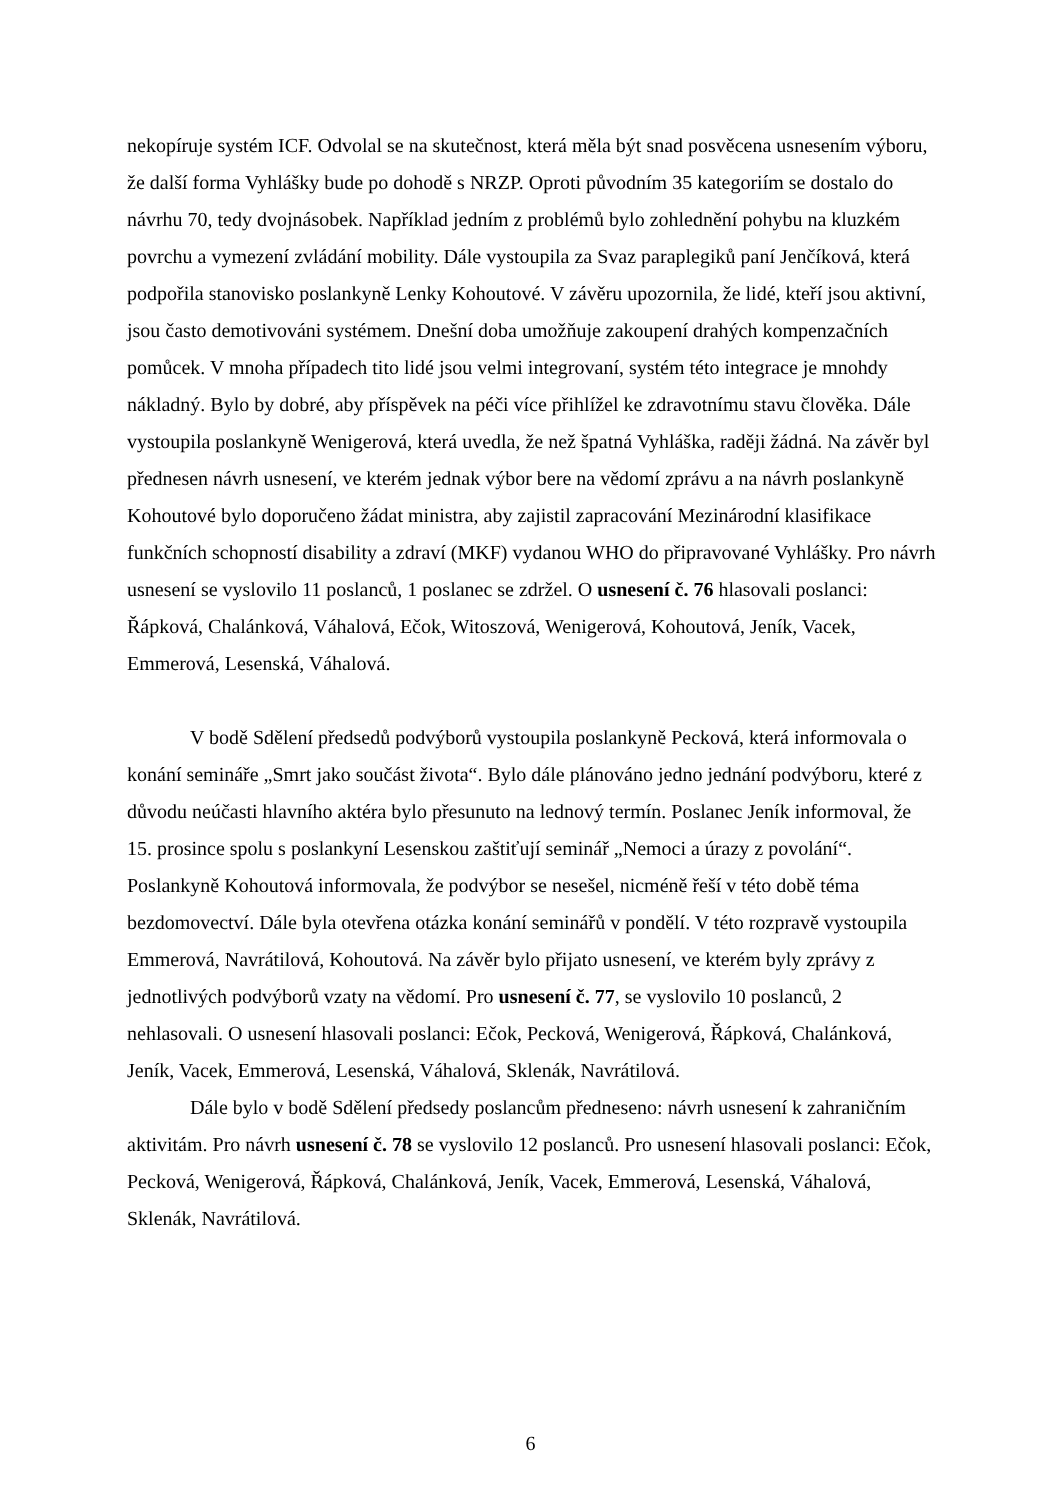nekopíruje systém ICF. Odvolal se na skutečnost, která měla být snad posvěcena usnesením výboru, že další forma Vyhlášky bude po dohodě s NRZP. Oproti původním 35 kategoriím se dostalo do návrhu 70, tedy dvojnásobek. Například jedním z problémů bylo zohlednění pohybu na kluzkém povrchu a vymezení zvládání mobility. Dále vystoupila za Svaz paraplegiků paní Jenčíková, která podpořila stanovisko poslankyně Lenky Kohoutové. V závěru upozornila, že lidé, kteří jsou aktivní, jsou často demotivováni systémem. Dnešní doba umožňuje zakoupení drahých kompenzačních pomůcek. V mnoha případech tito lidé jsou velmi integrovaní, systém této integrace je mnohdy nákladný. Bylo by dobré, aby příspěvek na péči více přihlížel ke zdravotnímu stavu člověka. Dále vystoupila poslankyně Wenigerová, která uvedla, že než špatná Vyhláška, raději žádná. Na závěr byl přednesen návrh usnesení, ve kterém jednak výbor bere na vědomí zprávu a na návrh poslankyně Kohoutové bylo doporučeno žádat ministra, aby zajistil zapracování Mezinárodní klasifikace funkčních schopností disability a zdraví (MKF) vydanou WHO do připravované Vyhlášky. Pro návrh usnesení se vyslovilo 11 poslanců, 1 poslanec se zdržel. O usnesení č. 76 hlasovali poslanci: Řápková, Chalánková, Váhalová, Ečok, Witoszová, Wenigerová, Kohoutová, Jeník, Vacek, Emmerová, Lesenská, Váhalová.
V bodě Sdělení předsedů podvýborů vystoupila poslankyně Pecková, která informovala o konání semináře „Smrt jako součást života“. Bylo dále plánováno jedno jednání podvýboru, které z důvodu neúčasti hlavního aktéra bylo přesunuto na lednový termín. Poslanec Jeník informoval, že 15. prosince spolu s poslankyní Lesenskou zaštiťují seminář „Nemoci a úrazy z povolání“. Poslankyně Kohoutová informovala, že podvýbor se nesešel, nicméně řeší v této době téma bezdomovectví. Dále byla otevřena otázka konání seminářů v pondělí. V této rozpravě vystoupila Emmerová, Navrátilová, Kohoutová. Na závěr bylo přijato usnesení, ve kterém byly zprávy z jednotlivých podvýborů vzaty na vědomí. Pro usnesení č. 77, se vyslovilo 10 poslanců, 2 nehlasovali. O usnesení hlasovali poslanci: Ečok, Pecková, Wenigerová, Řápková, Chalánková, Jeník, Vacek, Emmerová, Lesenská, Váhalová, Sklenák, Navrátilová.
Dále bylo v bodě Sdělení předsedy poslancům předneseno: návrh usnesení k zahraničním aktivitám. Pro návrh usnesení č. 78 se vyslovilo 12 poslanců. Pro usnesení hlasovali poslanci: Ečok, Pecková, Wenigerová, Řápková, Chalánková, Jeník, Vacek, Emmerová, Lesenská, Váhalová, Sklenák, Navrátilová.
6